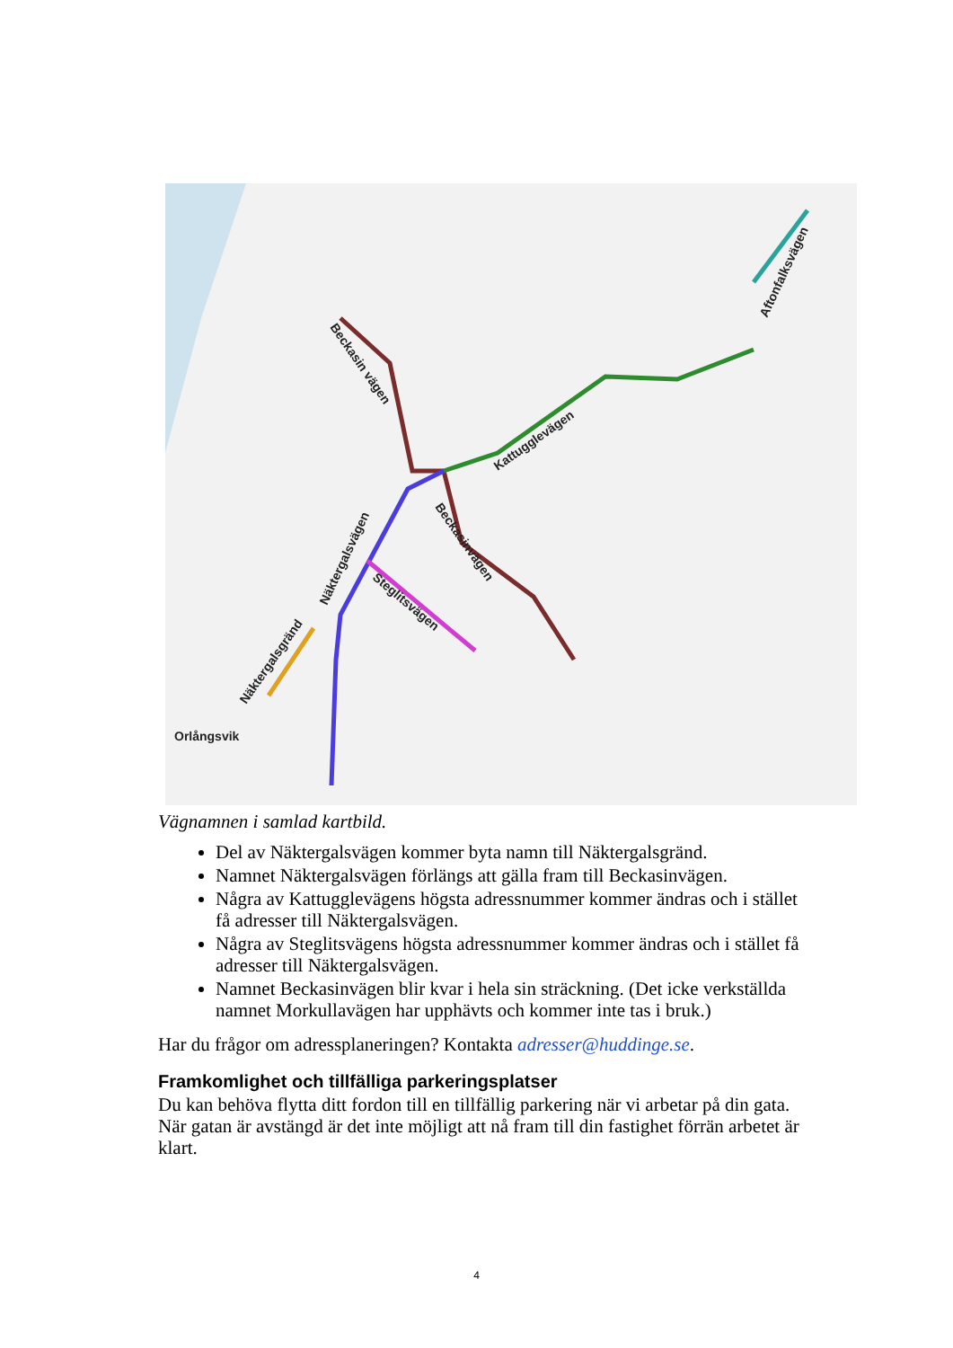Orlångsvik
Beckasin vägen
Kattugglevägen
Näktergalsvägen
Beckasinvägen
Steglitsvägen
Näktergalsgränd
Aftonfalksvägen
Vägnamnen i samlad kartbild.
Del av Näktergalsvägen kommer byta namn till Näktergalsgränd.
Namnet Näktergalsvägen förlängs att gälla fram till Beckasinvägen.
Några av Kattugglevägens högsta adressnummer kommer ändras och i stället få adresser till Näktergalsvägen.
Några av Steglitsvägens högsta adressnummer kommer ändras och i stället få adresser till Näktergalsvägen.
Namnet Beckasinvägen blir kvar i hela sin sträckning. (Det icke verkställda namnet Morkullavägen har upphävts och kommer inte tas i bruk.)
Har du frågor om adressplaneringen? Kontakta adresser@huddinge.se.
Framkomlighet och tillfälliga parkeringsplatser
Du kan behöva flytta ditt fordon till en tillfällig parkering när vi arbetar på din gata. När gatan är avstängd är det inte möjligt att nå fram till din fastighet förrän arbetet är klart.
4